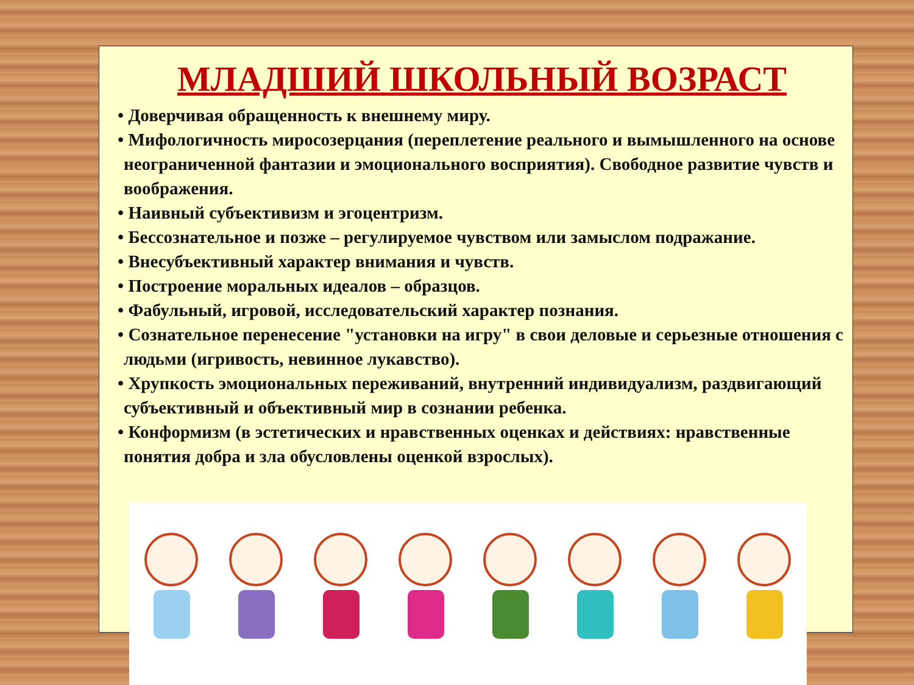МЛАДШИЙ ШКОЛЬНЫЙ ВОЗРАСТ
• Доверчивая обращенность к внешнему миру.
• Мифологичность миросозерцания (переплетение реального и вымышленного на основе неограниченной фантазии и эмоционального восприятия). Свободное развитие чувств и воображения.
• Наивный субъективизм и эгоцентризм.
• Бессознательное и позже – регулируемое чувством или замыслом подражание.
• Внесубъективный характер внимания и чувств.
• Построение моральных идеалов – образцов.
• Фабульный, игровой, исследовательский характер познания.
• Сознательное перенесение "установки на игру" в свои деловые и серьезные отношения с людьми (игривость, невинное лукавство).
• Хрупкость эмоциональных переживаний, внутренний индивидуализм, раздвигающий субъективный и объективный мир в сознании ребенка.
• Конформизм (в эстетических и нравственных оценках и действиях: нравственные понятия добра и зла обусловлены оценкой взрослых).